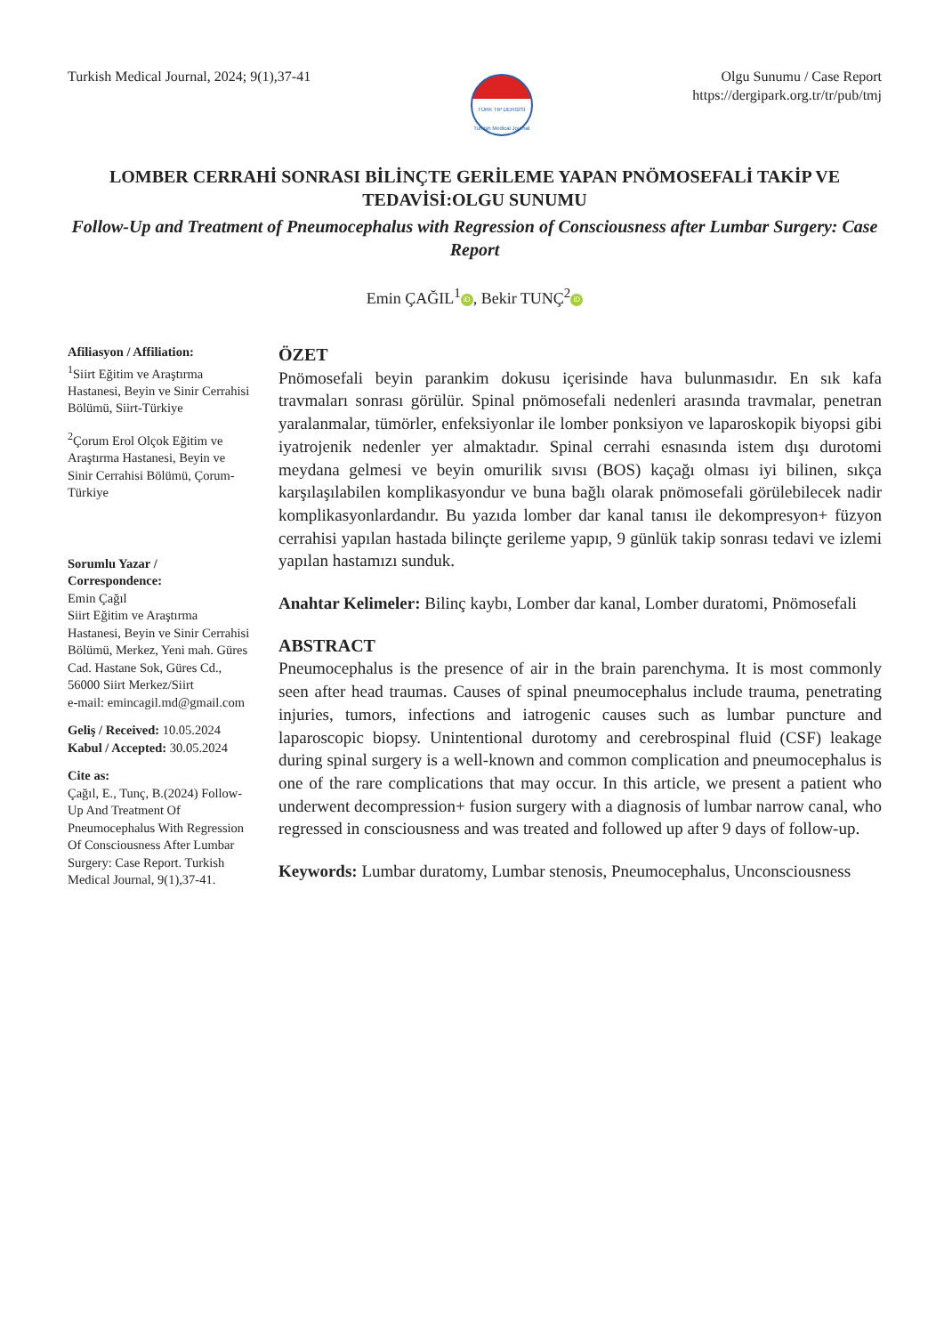Turkish Medical Journal, 2024; 9(1),37-41
TÜRK TIP DERGİSİ
Turkish Medical Journal
Olgu Sunumu / Case Report
https://dergipark.org.tr/tr/pub/tmj
LOMBER CERRAHİ SONRASI BİLİNÇTE GERİLEME YAPAN PNÖMOSEFALİ TAKİP VE TEDAVİSİ:OLGU SUNUMU
Follow-Up and Treatment of Pneumocephalus with Regression of Consciousness after Lumbar Surgery: Case Report
Emin ÇAĞIL<sup>1</sup> iD, Bekir TUNÇ<sup>2</sup> iD
Afiliasyon / Affiliation:
<sup>1</sup> Siirt Eğitim ve Araştırma Hastanesi, Beyin ve Sinir Cerrahisi Bölümü, Siirt-Türkiye
<sup>2</sup> Çorum Erol Olçok Eğitim ve Araştırma Hastanesi, Beyin ve Sinir Cerrahisi Bölümü, Çorum-Türkiye
Sorumlu Yazar / Correspondence:
Emin Çağıl
Siirt Eğitim ve Araştırma Hastanesi, Beyin ve Sinir Cerrahisi Bölümü, Merkez, Yeni mah. Güres Cad. Hastane Sok, Güres Cd., 56000 Siirt Merkez/Siirt
e-mail: emincagil.md@gmail.com
Geliş / Received: 10.05.2024
Kabul / Accepted: 30.05.2024
Cite as:
Çağıl, E., Tunç, B.(2024) Follow-Up And Treatment Of Pneumocephalus With Regression Of Consciousness After Lumbar Surgery: Case Report. Turkish Medical Journal, 9(1),37-41.
ÖZET
Pnömosefali beyin parankim dokusu içerisinde hava bulunmasıdır. En sık kafa travmaları sonrası görülür. Spinal pnömosefali nedenleri arasında travmalar, penetran yaralanmalar, tümörler, enfeksiyonlar ile lomber ponksiyon ve laparoskopik biyopsi gibi iyatrojenik nedenler yer almaktadır. Spinal cerrahi esnasında istem dışı durotomi meydana gelmesi ve beyin omurilik sıvısı (BOS) kaçağı olması iyi bilinen, sıkça karşılaşılabilen komplikasyondur ve buna bağlı olarak pnömosefali görülebilecek nadir komplikasyonlardandır. Bu yazıda lomber dar kanal tanısı ile dekompresyon+ füzyon cerrahisi yapılan hastada bilinçte gerileme yapıp, 9 günlük takip sonrası tedavi ve izlemi yapılan hastamızı sunduk.
Anahtar Kelimeler: Bilinç kaybı, Lomber dar kanal, Lomber duratomi, Pnömosefali
ABSTRACT
Pneumocephalus is the presence of air in the brain parenchyma. It is most commonly seen after head traumas. Causes of spinal pneumocephalus include trauma, penetrating injuries, tumors, infections and iatrogenic causes such as lumbar puncture and laparoscopic biopsy. Unintentional durotomy and cerebrospinal fluid (CSF) leakage during spinal surgery is a well-known and common complication and pneumocephalus is one of the rare complications that may occur. In this article, we present a patient who underwent decompression+ fusion surgery with a diagnosis of lumbar narrow canal, who regressed in consciousness and was treated and followed up after 9 days of follow-up.
Keywords: Lumbar duratomy, Lumbar stenosis, Pneumocephalus, Unconsciousness